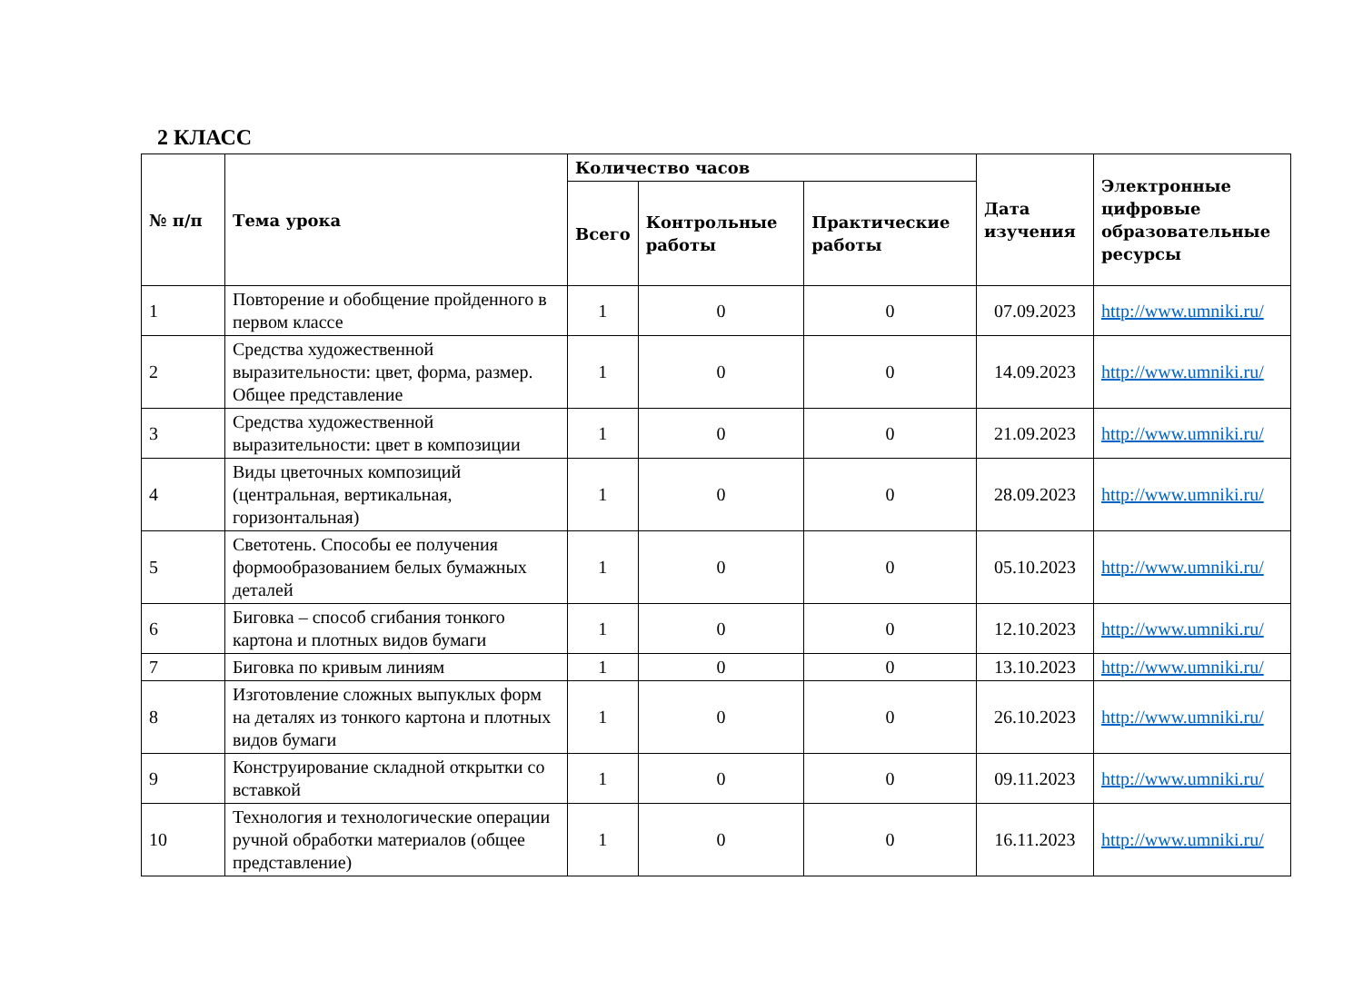2 КЛАСС
| № п/п | Тема урока | Количество часов | | | Дата изучения | Электронные цифровые образовательные ресурсы |
| --- | --- | --- | --- | --- | --- | --- |
| | | Всего | Контрольные работы | Практические работы | | |
| 1 | Повторение и обобщение пройденного в первом классе | 1 | 0 | 0 | 07.09.2023 | http://www.umniki.ru/ |
| 2 | Средства художественной выразительности: цвет, форма, размер. Общее представление | 1 | 0 | 0 | 14.09.2023 | http://www.umniki.ru/ |
| 3 | Средства художественной выразительности: цвет в композиции | 1 | 0 | 0 | 21.09.2023 | http://www.umniki.ru/ |
| 4 | Виды цветочных композиций (центральная, вертикальная, горизонтальная) | 1 | 0 | 0 | 28.09.2023 | http://www.umniki.ru/ |
| 5 | Светотень. Способы ее получения формообразованием белых бумажных деталей | 1 | 0 | 0 | 05.10.2023 | http://www.umniki.ru/ |
| 6 | Биговка – способ сгибания тонкого картона и плотных видов бумаги | 1 | 0 | 0 | 12.10.2023 | http://www.umniki.ru/ |
| 7 | Биговка по кривым линиям | 1 | 0 | 0 | 13.10.2023 | http://www.umniki.ru/ |
| 8 | Изготовление сложных выпуклых форм на деталях из тонкого картона и плотных видов бумаги | 1 | 0 | 0 | 26.10.2023 | http://www.umniki.ru/ |
| 9 | Конструирование складной открытки со вставкой | 1 | 0 | 0 | 09.11.2023 | http://www.umniki.ru/ |
| 10 | Технология и технологические операции ручной обработки материалов (общее представление) | 1 | 0 | 0 | 16.11.2023 | http://www.umniki.ru/ |